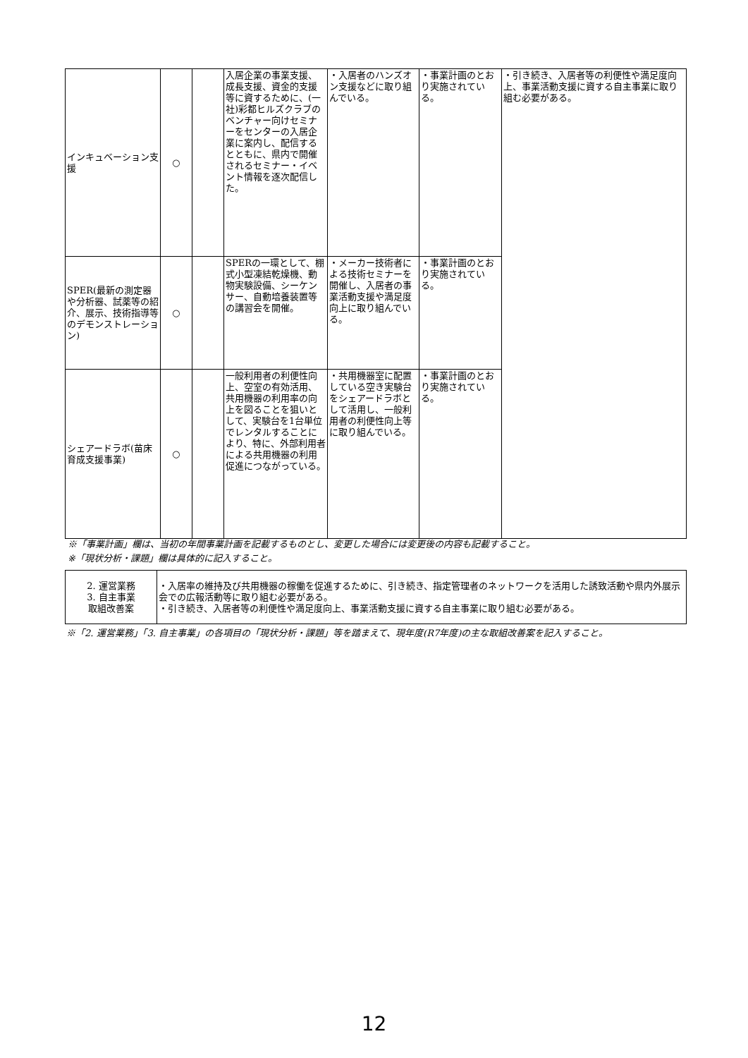| インキュベーション支援 | ○ | | 入居企業の事業支援、成長支援、資金的支援等に資するために、(一社)彩都ヒルズクラブのベンチャー向けセミナーをセンターの入居企業に案内し、配信するとともに、県内で開催されるセミナー・イベント情報を逐次配信した。 | ・入居者のハンズオン支援などに取り組んでいる。 | ・事業計画のとおり実施されている。 | ・引き続き、入居者等の利便性や満足度向上、事業活動支援に資する自主事業に取り組む必要がある。 |
| SPER(最新の測定器や分析器、試薬等の紹介、展示、技術指導等のデモンストレーション) | ○ | | SPERの一環として、棚式小型凍結乾燥機、動物実験設備、シーケンサー、自動培養装置等の講習会を開催。 | ・メーカー技術者による技術セミナーを開催し、入居者の事業活動支援や満足度向上に取り組んでいる。 | ・事業計画のとおり実施されている。 | |
| シェアードラボ(苗床育成支援事業) | ○ | | 一般利用者の利便性向上、空室の有効活用、共用機器の利用率の向上を図ることを狙いとして、実験台を1台単位でレンタルすることにより、特に、外部利用者による共用機器の利用促進につながっている。 | ・共用機器室に配置している空き実験台をシェアードラボとして活用し、一般利用者の利便性向上等に取り組んでいる。 | ・事業計画のとおり実施されている。 | |
※「事業計画」欄は、当初の年間事業計画を記載するものとし、変更した場合には変更後の内容も記載すること。
※「現状分析・課題」欄は具体的に記入すること。
| 2. 運営業務 3. 自主事業 取組改善案 | ・入居率の維持及び共用機器の稼働を促進するために、引き続き、指定管理者のネットワークを活用した誘致活動や県内外展示会での広報活動等に取り組む必要がある。 ・引き続き、入居者等の利便性や満足度向上、事業活動支援に資する自主事業に取り組む必要がある。 |
※「2. 運営業務」「3. 自主事業」の各項目の「現状分析・課題」等を踏まえて、現年度(R7年度)の主な取組改善案を記入すること。
12